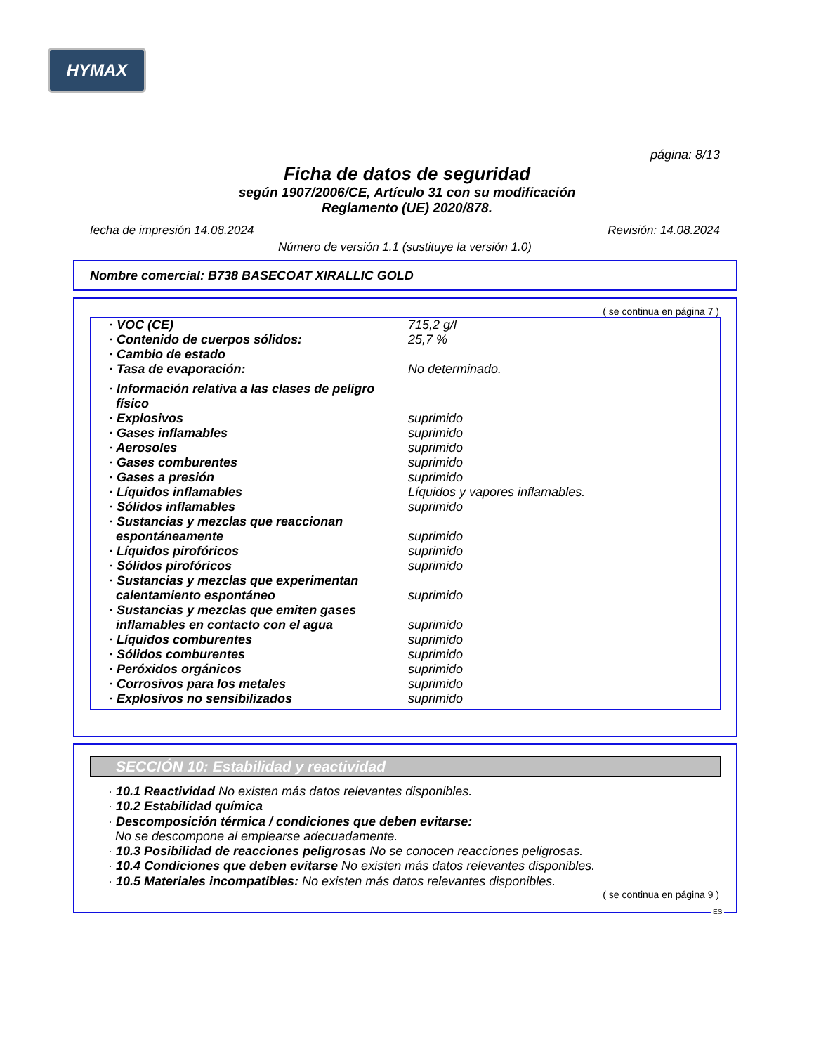HYMAX
página: 8/13
Ficha de datos de seguridad
según 1907/2006/CE, Artículo 31 con su modificación
Reglamento (UE) 2020/878.
fecha de impresión 14.08.2024 Revisión: 14.08.2024
Número de versión 1.1 (sustituye la versión 1.0)
Nombre comercial: B738 BASECOAT XIRALLIC GOLD
( se continua en página 7 )
| · VOC (CE) | 715,2 g/l |
| · Contenido de cuerpos sólidos: | 25,7 % |
| · Cambio de estado | |
| · Tasa de evaporación: | No determinado. |
| · Información relativa a las clases de peligro físico | |
| · Explosivos | suprimido |
| · Gases inflamables | suprimido |
| · Aerosoles | suprimido |
| · Gases comburentes | suprimido |
| · Gases a presión | suprimido |
| · Líquidos inflamables | Líquidos y vapores inflamables. |
| · Sólidos inflamables | suprimido |
| · Sustancias y mezclas que reaccionan espontáneamente | suprimido |
| · Líquidos pirofóricos | suprimido |
| · Sólidos pirofóricos | suprimido |
| · Sustancias y mezclas que experimentan calentamiento espontáneo | suprimido |
| · Sustancias y mezclas que emiten gases inflamables en contacto con el agua | suprimido |
| · Líquidos comburentes | suprimido |
| · Sólidos comburentes | suprimido |
| · Peróxidos orgánicos | suprimido |
| · Corrosivos para los metales | suprimido |
| · Explosivos no sensibilizados | suprimido |
SECCIÓN 10: Estabilidad y reactividad
· 10.1 Reactividad No existen más datos relevantes disponibles.
· 10.2 Estabilidad química
· Descomposición térmica / condiciones que deben evitarse:
No se descompone al emplearse adecuadamente.
· 10.3 Posibilidad de reacciones peligrosas No se conocen reacciones peligrosas.
· 10.4 Condiciones que deben evitarse No existen más datos relevantes disponibles.
· 10.5 Materiales incompatibles: No existen más datos relevantes disponibles.
( se continua en página 9 )
ES